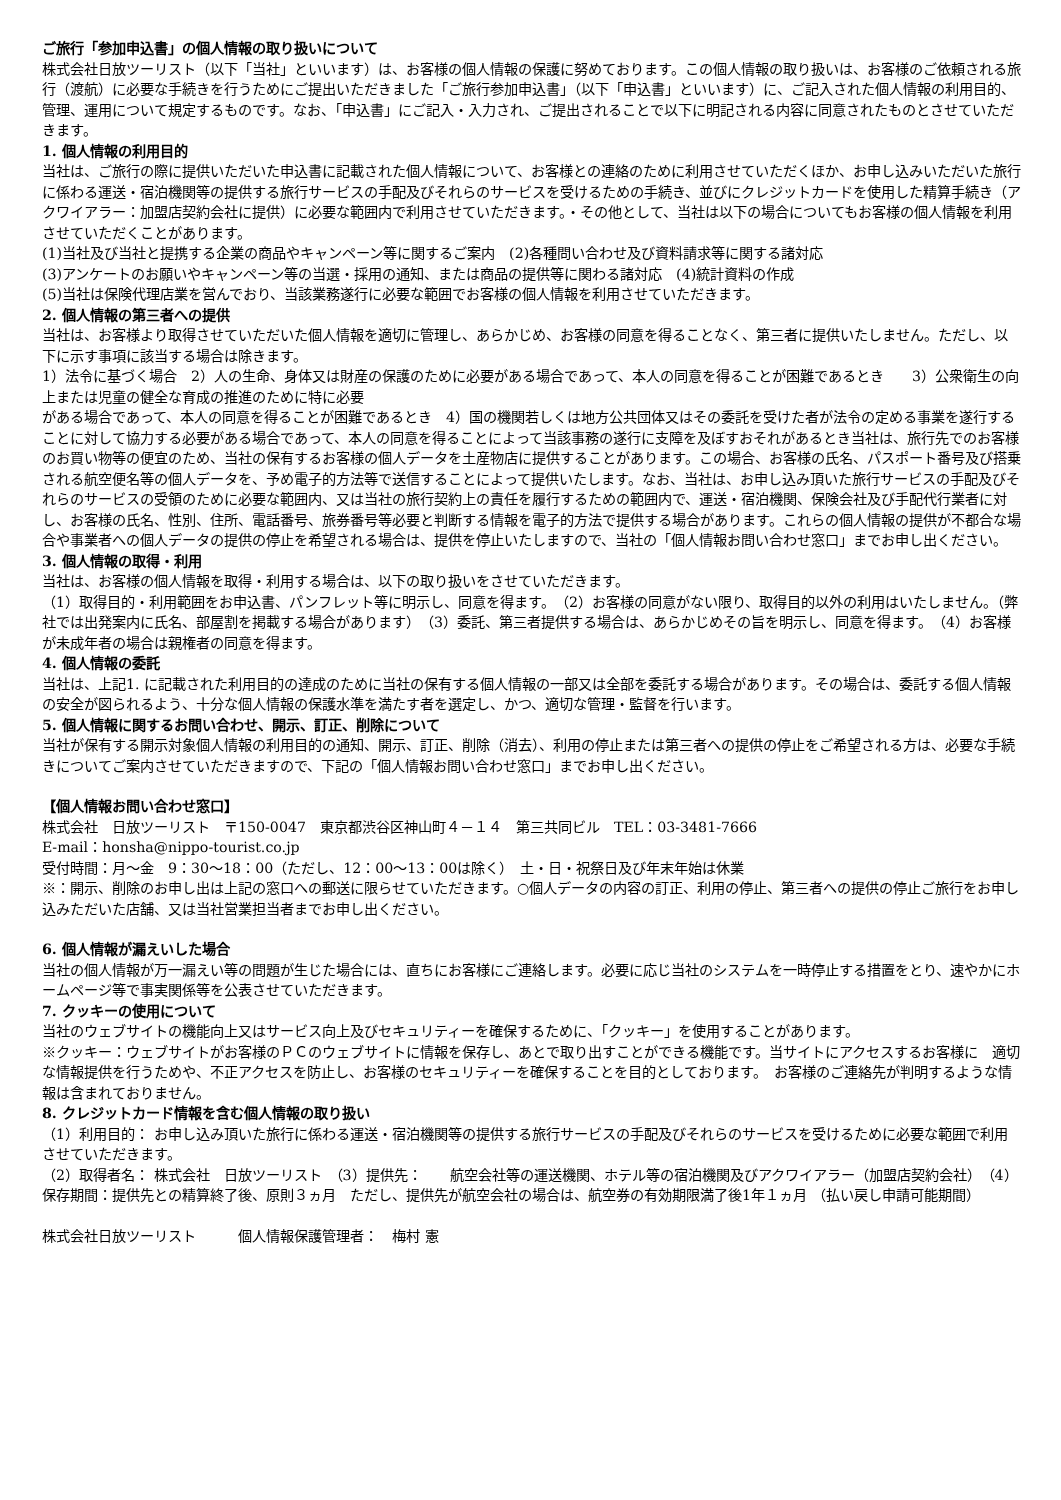ご旅行「参加申込書」の個人情報の取り扱いについて
株式会社日放ツーリスト（以下「当社」といいます）は、お客様の個人情報の保護に努めております。この個人情報の取り扱いは、お客様のご依頼される旅行（渡航）に必要な手続きを行うためにご提出いただきました「ご旅行参加申込書」（以下「申込書」といいます）に、ご記入された個人情報の利用目的、管理、運用について規定するものです。なお、「申込書」にご記入・入力され、ご提出されることで以下に明記される内容に同意されたものとさせていただきます。
1. 個人情報の利用目的
当社は、ご旅行の際に提供いただいた申込書に記載された個人情報について、お客様との連絡のために利用させていただくほか、お申し込みいただいた旅行に係わる運送・宿泊機関等の提供する旅行サービスの手配及びそれらのサービスを受けるための手続き、並びにクレジットカードを使用した精算手続き（アクワイアラー：加盟店契約会社に提供）に必要な範囲内で利用させていただきます。・その他として、当社は以下の場合についてもお客様の個人情報を利用させていただくことがあります。
(1)当社及び当社と提携する企業の商品やキャンペーン等に関するご案内　(2)各種問い合わせ及び資料請求等に関する諸対応
(3)アンケートのお願いやキャンペーン等の当選・採用の通知、または商品の提供等に関わる諸対応　(4)統計資料の作成
(5)当社は保険代理店業を営んでおり、当該業務遂行に必要な範囲でお客様の個人情報を利用させていただきます。
2. 個人情報の第三者への提供
当社は、お客様より取得させていただいた個人情報を適切に管理し、あらかじめ、お客様の同意を得ることなく、第三者に提供いたしません。ただし、以下に示す事項に該当する場合は除きます。
1）法令に基づく場合　2）人の生命、身体又は財産の保護のために必要がある場合であって、本人の同意を得ることが困難であるとき　　3）公衆衛生の向上または児童の健全な育成の推進のために特に必要
がある場合であって、本人の同意を得ることが困難であるとき　4）国の機関若しくは地方公共団体又はその委託を受けた者が法令の定める事業を遂行することに対して協力する必要がある場合であって、本人の同意を得ることによって当該事務の遂行に支障を及ぼすおそれがあるとき当社は、旅行先でのお客様のお買い物等の便宜のため、当社の保有するお客様の個人データを土産物店に提供することがあります。この場合、お客様の氏名、パスポート番号及び搭乗される航空便名等の個人データを、予め電子的方法等で送信することによって提供いたします。なお、当社は、お申し込み頂いた旅行サービスの手配及びそれらのサービスの受領のために必要な範囲内、又は当社の旅行契約上の責任を履行するための範囲内で、運送・宿泊機関、保険会社及び手配代行業者に対し、お客様の氏名、性別、住所、電話番号、旅券番号等必要と判断する情報を電子的方法で提供する場合があります。これらの個人情報の提供が不都合な場合や事業者への個人データの提供の停止を希望される場合は、提供を停止いたしますので、当社の「個人情報お問い合わせ窓口」までお申し出ください。
3. 個人情報の取得・利用
当社は、お客様の個人情報を取得・利用する場合は、以下の取り扱いをさせていただきます。
（1）取得目的・利用範囲をお申込書、パンフレット等に明示し、同意を得ます。　（2）お客様の同意がない限り、取得目的以外の利用はいたしません。（弊社では出発案内に氏名、部屋割を掲載する場合があります）　（3）委託、第三者提供する場合は、あらかじめその旨を明示し、同意を得ます。　（4）お客様が未成年者の場合は親権者の同意を得ます。
4. 個人情報の委託
当社は、上記1. に記載された利用目的の達成のために当社の保有する個人情報の一部又は全部を委託する場合があります。その場合は、委託する個人情報の安全が図られるよう、十分な個人情報の保護水準を満たす者を選定し、かつ、適切な管理・監督を行います。
5. 個人情報に関するお問い合わせ、開示、訂正、削除について
当社が保有する開示対象個人情報の利用目的の通知、開示、訂正、削除（消去）、利用の停止または第三者への提供の停止をご希望される方は、必要な手続きについてご案内させていただきますので、下記の「個人情報お問い合わせ窓口」までお申し出ください。
【個人情報お問い合わせ窓口】
株式会社　日放ツーリスト　〒150-0047　東京都渋谷区神山町４－１４　第三共同ビル　TEL：03-3481-7666
E‐mail：honsha@nippo-tourist.co.jp
受付時間：月～金　9：30～18：00（ただし、12：00～13：00は除く）　土・日・祝祭日及び年末年始は休業
※：開示、削除のお申し出は上記の窓口への郵送に限らせていただきます。○個人データの内容の訂正、利用の停止、第三者への提供の停止ご旅行をお申し込みただいた店舗、又は当社営業担当者までお申し出ください。
6. 個人情報が漏えいした場合
当社の個人情報が万一漏えい等の問題が生じた場合には、直ちにお客様にご連絡します。必要に応じ当社のシステムを一時停止する措置をとり、速やかにホームページ等で事実関係等を公表させていただきます。
7. クッキーの使用について
当社のウェブサイトの機能向上又はサービス向上及びセキュリティーを確保するために、「クッキー」を使用することがあります。
※クッキー：ウェブサイトがお客様のＰＣのウェブサイトに情報を保存し、あとで取り出すことができる機能です。当サイトにアクセスするお客様に　適切な情報提供を行うためや、不正アクセスを防止し、お客様のセキュリティーを確保することを目的としております。　お客様のご連絡先が判明するような情報は含まれておりません。
8. クレジットカード情報を含む個人情報の取り扱い
（1）利用目的： お申し込み頂いた旅行に係わる運送・宿泊機関等の提供する旅行サービスの手配及びそれらのサービスを受けるために必要な範囲で利用させていただきます。
（2）取得者名： 株式会社　日放ツーリスト　（3）提供先：　　航空会社等の運送機関、ホテル等の宿泊機関及びアクワイアラー（加盟店契約会社）　（4）保存期間：提供先との精算終了後、原則３ヵ月　ただし、提供先が航空会社の場合は、航空券の有効期限満了後1年１ヵ月 （払い戻し申請可能期間）
株式会社日放ツーリスト　　　個人情報保護管理者：　梅村 憲